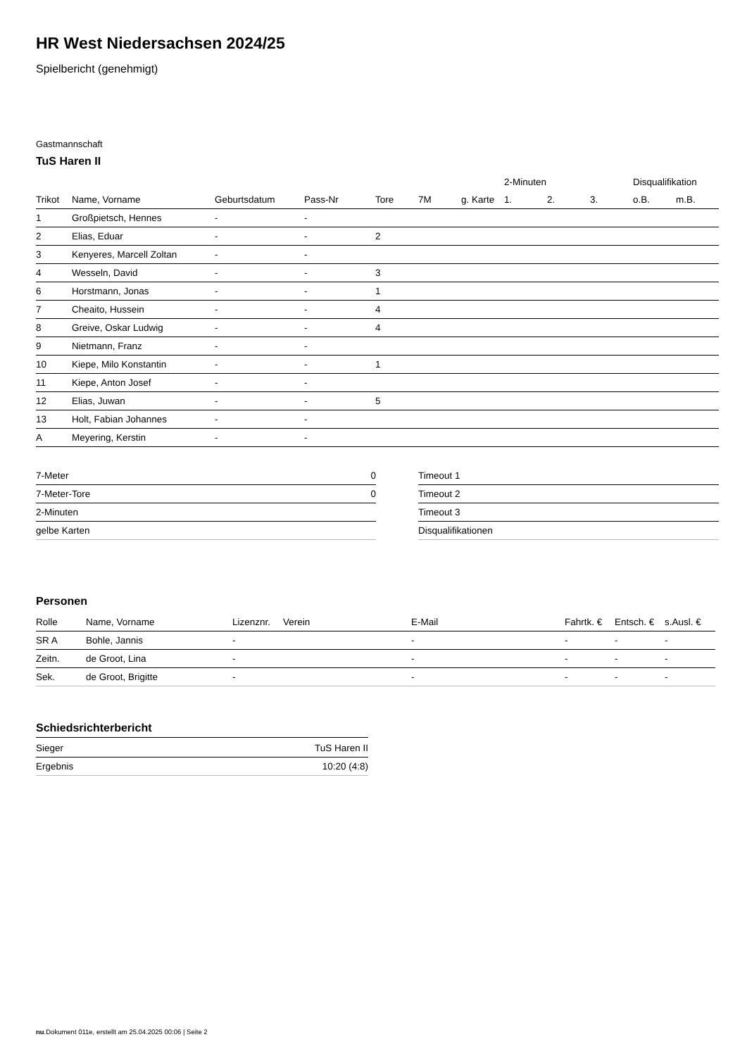HR West Niedersachsen 2024/25
Spielbericht (genehmigt)
Gastmannschaft
TuS Haren II
| | | | | | | | 2-Minuten | | | Disqualifikation | |
| --- | --- | --- | --- | --- | --- | --- | --- | --- | --- | --- | --- |
| Trikot | Name, Vorname | Geburtsdatum | Pass-Nr | Tore | 7M | g. Karte | 1. | 2. | 3. | o.B. | m.B. |
| 1 | Großpietsch, Hennes | - | - | | | | | | | | |
| 2 | Elias, Eduar | - | - | 2 | | | | | | | |
| 3 | Kenyeres, Marcell Zoltan | - | - | | | | | | | | |
| 4 | Wesseln, David | - | - | 3 | | | | | | | |
| 6 | Horstmann, Jonas | - | - | 1 | | | | | | | |
| 7 | Cheaito, Hussein | - | - | 4 | | | | | | | |
| 8 | Greive, Oskar Ludwig | - | - | 4 | | | | | | | |
| 9 | Nietmann, Franz | - | - | | | | | | | | |
| 10 | Kiepe, Milo Konstantin | - | - | 1 | | | | | | | |
| 11 | Kiepe, Anton Josef | - | - | | | | | | | | |
| 12 | Elias, Juwan | - | - | 5 | | | | | | | |
| 13 | Holt, Fabian Johannes | - | - | | | | | | | | |
| A | Meyering, Kerstin | - | - | | | | | | | | |
| 7-Meter | 0 |
| 7-Meter-Tore | 0 |
| 2-Minuten | |
| gelbe Karten | |
| Timeout 1 |
| Timeout 2 |
| Timeout 3 |
| Disqualifikationen |
Personen
| Rolle | Name, Vorname | Lizenznr. | Verein | E-Mail | Fahrtk. € | Entsch. € | s.Ausl. € |
| --- | --- | --- | --- | --- | --- | --- | --- |
| SR A | Bohle, Jannis | - | | - | - | - | - |
| Zeitn. | de Groot, Lina | - | | - | - | - | - |
| Sek. | de Groot, Brigitte | - | | - | - | - | - |
Schiedsrichterbericht
| Sieger | TuS Haren II |
| Ergebnis | 10:20 (4:8) |
nu.Dokument 011e, erstellt am 25.04.2025 00:06 | Seite 2